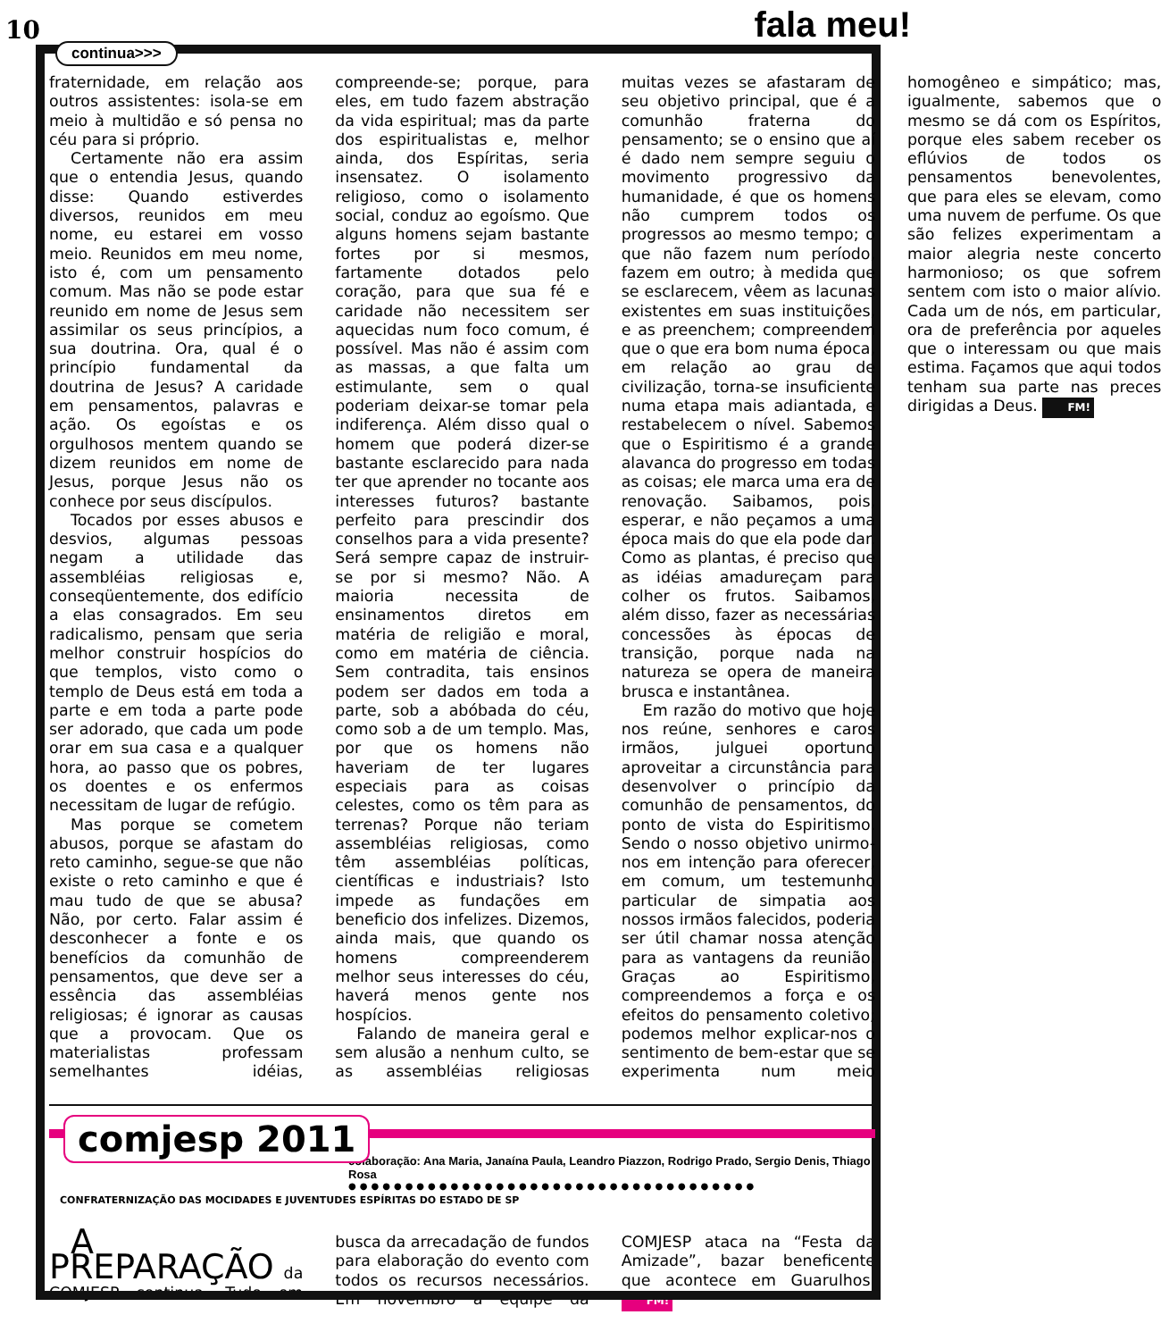10 fala meu!
continua>>>
fraternidade, em relação aos outros assistentes: isola-se em meio à multidão e só pensa no céu para si próprio.
Certamente não era assim que o entendia Jesus, quando disse: Quando estiverdes diversos, reunidos em meu nome, eu estarei em vosso meio. Reunidos em meu nome, isto é, com um pensamento comum. Mas não se pode estar reunido em nome de Jesus sem assimilar os seus princípios, a sua doutrina. Ora, qual é o princípio fundamental da doutrina de Jesus? A caridade em pensamentos, palavras e ação. Os egoístas e os orgulhosos mentem quando se dizem reunidos em nome de Jesus, porque Jesus não os conhece por seus discípulos.
Tocados por esses abusos e desvios, algumas pessoas negam a utilidade das assembléias religiosas e, conseqüentemente, dos edifício a elas consagrados. Em seu radicalismo, pensam que seria melhor construir hospícios do que templos, visto como o templo de Deus está em toda a parte e em toda a parte pode ser adorado, que cada um pode orar em sua casa e a qualquer hora, ao passo que os pobres, os doentes e os enfermos necessitam de lugar de refúgio.
Mas porque se cometem abusos, porque se afastam do reto caminho, segue-se que não existe o reto caminho e que é mau tudo de que se abusa? Não, por certo. Falar assim é desconhecer a fonte e os benefícios da comunhão de pensamentos, que deve ser a essência das assembléias religiosas; é ignorar as causas que a provocam. Que os materialistas professam semelhantes idéias, compreende-se; porque, para eles, em tudo fazem abstração da vida espiritual; mas da parte dos espiritualistas e, melhor ainda, dos Espíritas, seria insensatez. O isolamento religioso, como o isolamento social, conduz ao egoísmo. Que alguns homens sejam bastante fortes por si mesmos, fartamente dotados pelo coração, para que sua fé e caridade não necessitem ser aquecidas num foco comum, é possível. Mas não é assim com as massas, a que falta um estimulante, sem o qual poderiam deixar-se tomar pela indiferença. Além disso qual o homem que poderá dizer-se bastante esclarecido para nada ter que aprender no tocante aos interesses futuros? bastante perfeito para prescindir dos conselhos para a vida presente? Será sempre capaz de instruir-se por si mesmo? Não. A maioria necessita de ensinamentos diretos em matéria de religião e moral, como em matéria de ciência. Sem contradita, tais ensinos podem ser dados em toda a parte, sob a abóbada do céu, como sob a de um templo. Mas, por que os homens não haveriam de ter lugares especiais para as coisas celestes, como os têm para as terrenas? Porque não teriam assembléias religiosas, como têm assembléias políticas, científicas e industriais? Isto impede as fundações em beneficio dos infelizes. Dizemos, ainda mais, que quando os homens compreenderem melhor seus interesses do céu, haverá menos gente nos hospícios.
Falando de maneira geral e sem alusão a nenhum culto, se as assembléias religiosas muitas vezes se afastaram de seu objetivo principal, que é a comunhão fraterna do pensamento; se o ensino que aí é dado nem sempre seguiu o movimento progressivo da humanidade, é que os homens não cumprem todos os progressos ao mesmo tempo; o que não fazem num período, fazem em outro; à medida que se esclarecem, vêem as lacunas existentes em suas instituições, e as preenchem; compreendem que o que era bom numa época, em relação ao grau de civilização, torna-se insuficiente numa etapa mais adiantada, e restabelecem o nível. Sabemos que o Espiritismo é a grande alavanca do progresso em todas as coisas; ele marca uma era de renovação. Saibamos, pois, esperar, e não peçamos a uma época mais do que ela pode dar. Como as plantas, é preciso que as idéias amadureçam para colher os frutos. Saibamos, além disso, fazer as necessárias concessões às épocas de transição, porque nada na natureza se opera de maneira brusca e instantânea.
Em razão do motivo que hoje nos reúne, senhores e caros irmãos, julguei oportuno aproveitar a circunstância para desenvolver o princípio da comunhão de pensamentos, do ponto de vista do Espiritismo. Sendo o nosso objetivo unirmo-nos em intenção para oferecer, em comum, um testemunho particular de simpatia aos nossos irmãos falecidos, poderia ser útil chamar nossa atenção para as vantagens da reunião. Graças ao Espiritismo, compreendemos a força e os efeitos do pensamento coletivo; podemos melhor explicar-nos o sentimento de bem-estar que se experimenta num meio homogêneo e simpático; mas, igualmente, sabemos que o mesmo se dá com os Espíritos, porque eles sabem receber os eflúvios de todos os pensamentos benevolentes, que para eles se elevam, como uma nuvem de perfume. Os que são felizes experimentam a maior alegria neste concerto harmonioso; os que sofrem sentem com isto o maior alívio. Cada um de nós, em particular, ora de preferência por aqueles que o interessam ou que mais estima. Façamos que aqui todos tenham sua parte nas preces dirigidas a Deus. FM!
comjesp 2011
colaboração: Ana Maria, Janaína Paula, Leandro Piazzon, Rodrigo Prado, Sergio Denis, Thiago Rosa
●●●●●●●●●●●●●●●●●●●●●●●●●●●●●●●●●●●●
CONFRATERNIZAÇÃO DAS MOCIDADES E JUVENTUDES ESPÍRITAS DO ESTADO DE SP
A PREPARAÇÃO da COMJESP continua. Tudo em busca da arrecadação de fundos para elaboração do evento com todos os recursos necessários. Em novembro a equipe da COMJESP ataca na “Festa da Amizade”, bazar beneficente que acontece em Guarulhos. FM!